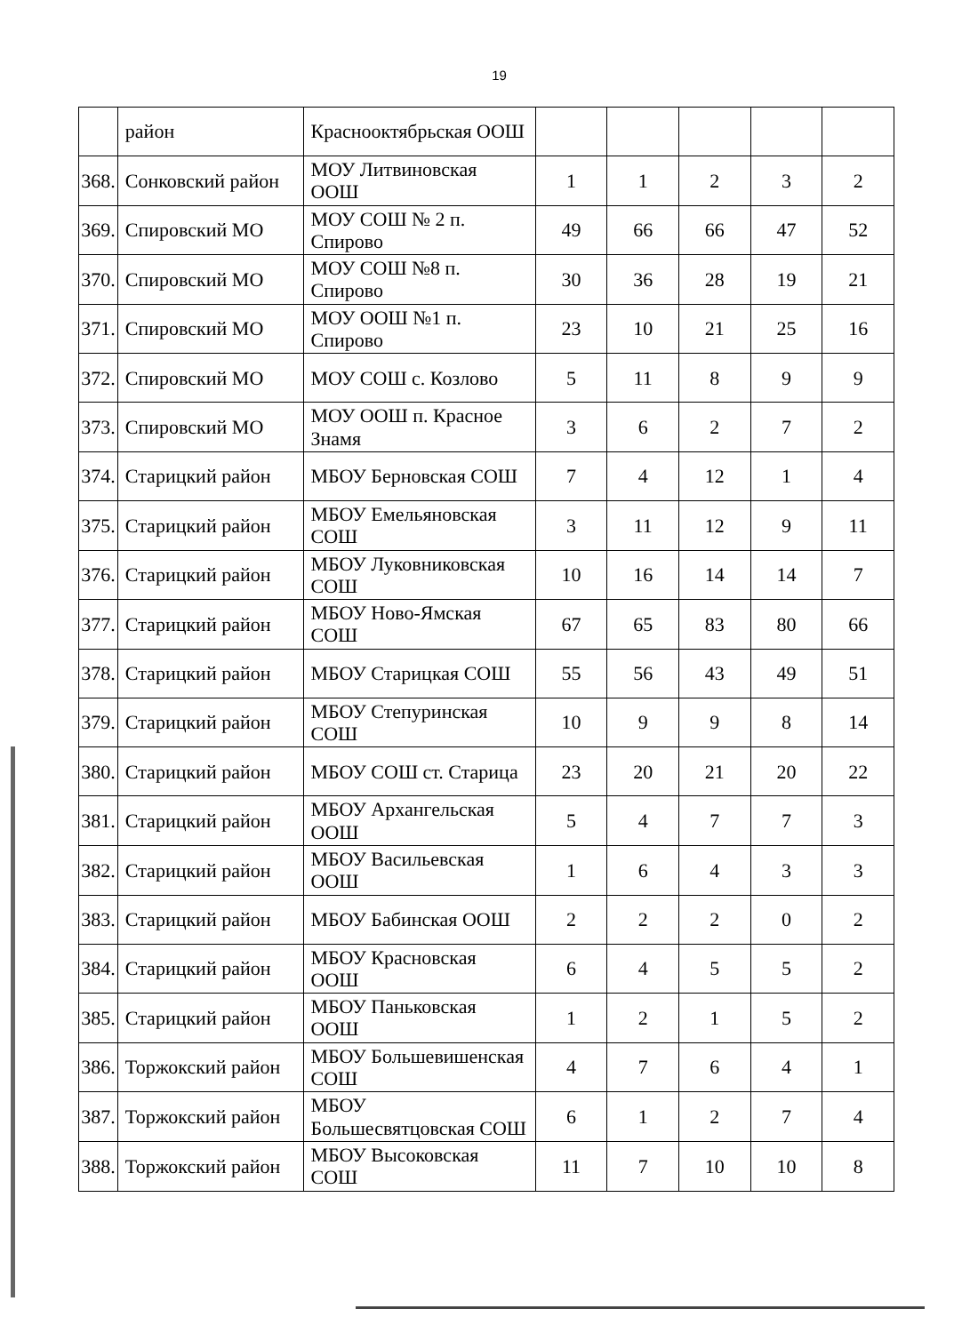19
| | район | Краснооктябрьская ООШ | | | | | |
| 368. | Сонковский район | МОУ Литвиновская ООШ | 1 | 1 | 2 | 3 | 2 |
| 369. | Спировский МО | МОУ СОШ № 2 п. Спирово | 49 | 66 | 66 | 47 | 52 |
| 370. | Спировский МО | МОУ СОШ №8 п. Спирово | 30 | 36 | 28 | 19 | 21 |
| 371. | Спировский МО | МОУ ООШ №1 п. Спирово | 23 | 10 | 21 | 25 | 16 |
| 372. | Спировский МО | МОУ СОШ с. Козлово | 5 | 11 | 8 | 9 | 9 |
| 373. | Спировский МО | МОУ ООШ п. Красное Знамя | 3 | 6 | 2 | 7 | 2 |
| 374. | Старицкий район | МБОУ Берновская СОШ | 7 | 4 | 12 | 1 | 4 |
| 375. | Старицкий район | МБОУ Емельяновская СОШ | 3 | 11 | 12 | 9 | 11 |
| 376. | Старицкий район | МБОУ Луковниковская СОШ | 10 | 16 | 14 | 14 | 7 |
| 377. | Старицкий район | МБОУ Ново-Ямская СОШ | 67 | 65 | 83 | 80 | 66 |
| 378. | Старицкий район | МБОУ Старицкая СОШ | 55 | 56 | 43 | 49 | 51 |
| 379. | Старицкий район | МБОУ Степуринская СОШ | 10 | 9 | 9 | 8 | 14 |
| 380. | Старицкий район | МБОУ СОШ ст. Старица | 23 | 20 | 21 | 20 | 22 |
| 381. | Старицкий район | МБОУ Архангельская ООШ | 5 | 4 | 7 | 7 | 3 |
| 382. | Старицкий район | МБОУ Васильевская ООШ | 1 | 6 | 4 | 3 | 3 |
| 383. | Старицкий район | МБОУ Бабинская ООШ | 2 | 2 | 2 | 0 | 2 |
| 384. | Старицкий район | МБОУ Красновская ООШ | 6 | 4 | 5 | 5 | 2 |
| 385. | Старицкий район | МБОУ Паньковская ООШ | 1 | 2 | 1 | 5 | 2 |
| 386. | Торжокский район | МБОУ Большевишенская СОШ | 4 | 7 | 6 | 4 | 1 |
| 387. | Торжокский район | МБОУ Большесвятцовская СОШ | 6 | 1 | 2 | 7 | 4 |
| 388. | Торжокский район | МБОУ Высоковская СОШ | 11 | 7 | 10 | 10 | 8 |